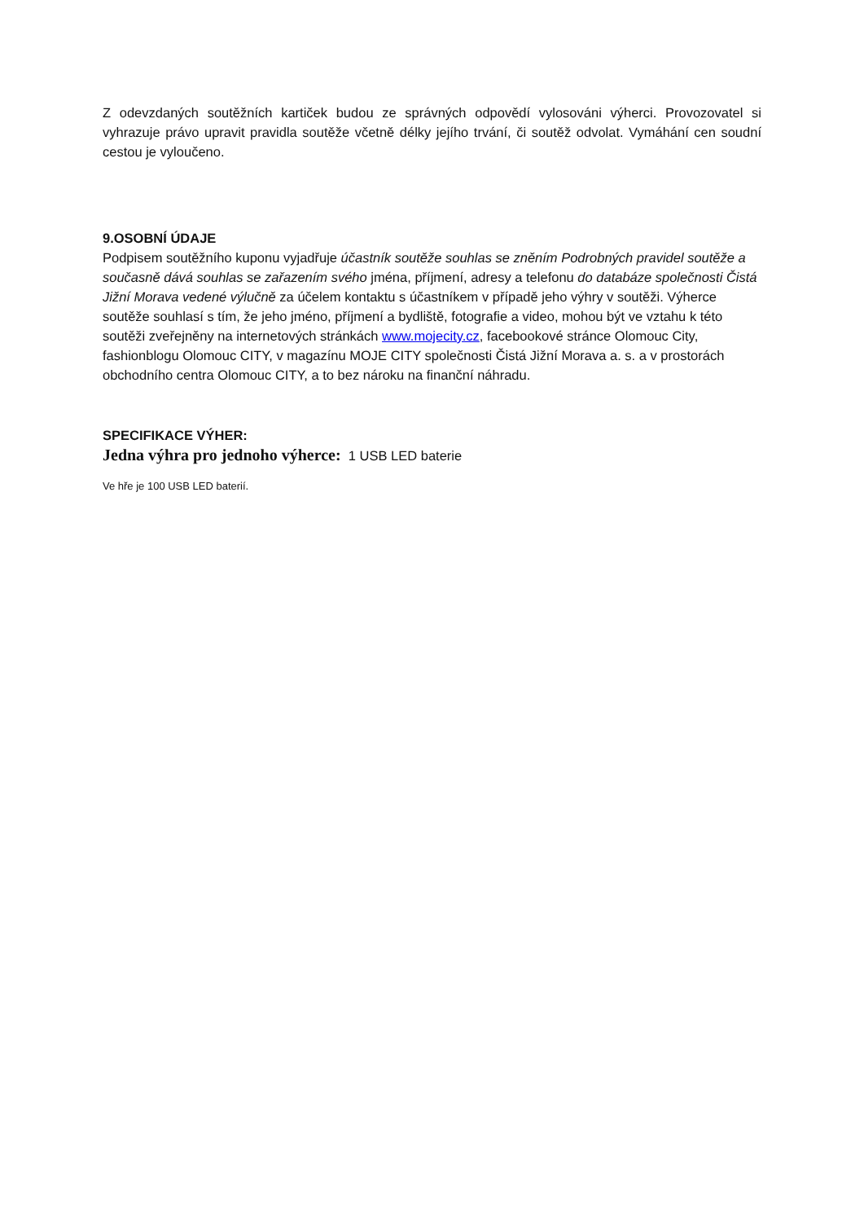Z odevzdaných soutěžních kartiček budou ze správných odpovědí vylosováni výherci. Provozovatel si vyhrazuje právo upravit pravidla soutěže včetně délky jejího trvání, či soutěž odvolat. Vymáhání cen soudní cestou je vyloučeno.
9.OSOBNÍ ÚDAJE
Podpisem soutěžního kuponu vyjadřuje účastník soutěže souhlas se zněním Podrobných pravidel soutěže a současně dává souhlas se zařazením svého jména, příjmení, adresy a telefonu do databáze společnosti Čistá Jižní Morava vedené výlučně za účelem kontaktu s účastníkem v případě jeho výhry v soutěži. Výherce soutěže souhlasí s tím, že jeho jméno, příjmení a bydliště, fotografie a video, mohou být ve vztahu k této soutěži zveřejněny na internetových stránkách www.mojecity.cz, facebookové stránce Olomouc City, fashionblogu Olomouc CITY, v magazínu MOJE CITY společnosti Čistá Jižní Morava a. s. a v prostorách obchodního centra Olomouc CITY, a to bez nároku na finanční náhradu.
SPECIFIKACE VÝHER:
Jedna výhra pro jednoho výherce: 1 USB LED baterie
Ve hře je 100 USB LED baterií.